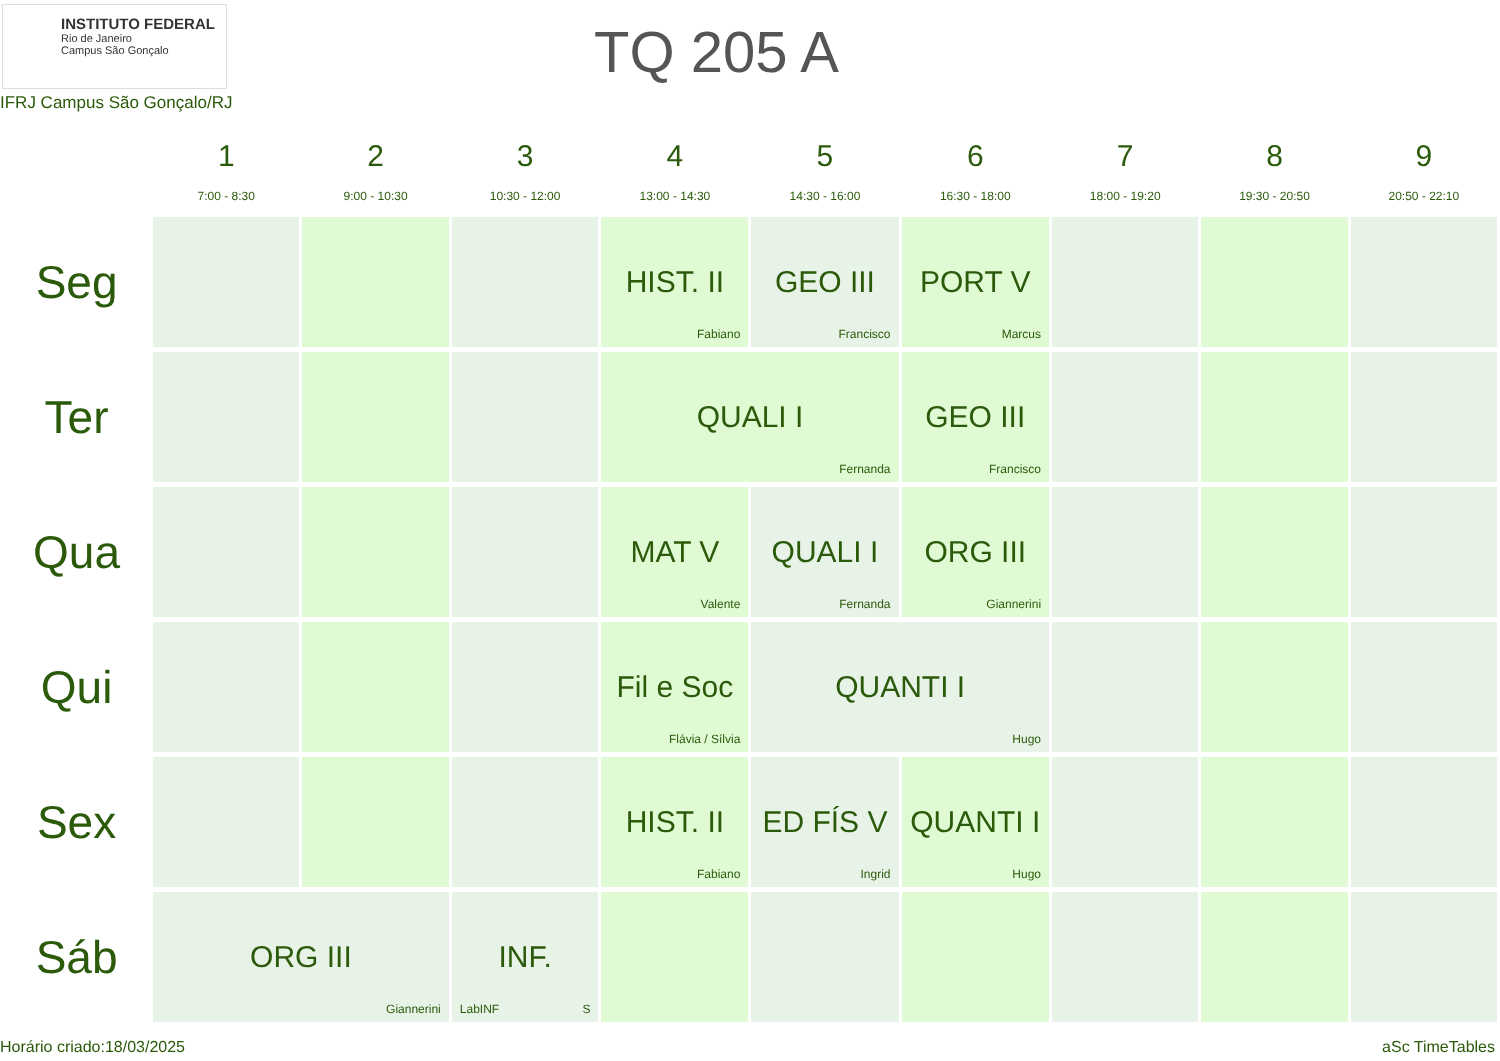INSTITUTO FEDERAL
Rio de Janeiro
Campus São Gonçalo
TQ 205 A
IFRJ Campus São Gonçalo/RJ
| | 1 7:00 - 8:30 | 2 9:00 - 10:30 | 3 10:30 - 12:00 | 4 13:00 - 14:30 | 5 14:30 - 16:00 | 6 16:30 - 18:00 | 7 18:00 - 19:20 | 8 19:30 - 20:50 | 9 20:50 - 22:10 |
| --- | --- | --- | --- | --- | --- | --- | --- | --- | --- |
| Seg | | | | HIST. II Fabiano | GEO III Francisco | PORT V Marcus | | | |
| Ter | | | | QUALI I Fernanda | | GEO III Francisco | | | |
| Qua | | | | MAT V Valente | QUALI I Fernanda | ORG III Giannerini | | | |
| Qui | | | | Fil e Soc Flávia / Sílvia | QUANTI I Hugo | | | | |
| Sex | | | | HIST. II Fabiano | ED FÍS V Ingrid | QUANTI I Hugo | | | |
| Sáb | ORG III Giannerini | | INF. LabINF S | | | | | | |
Horário criado:18/03/2025 aSc TimeTables